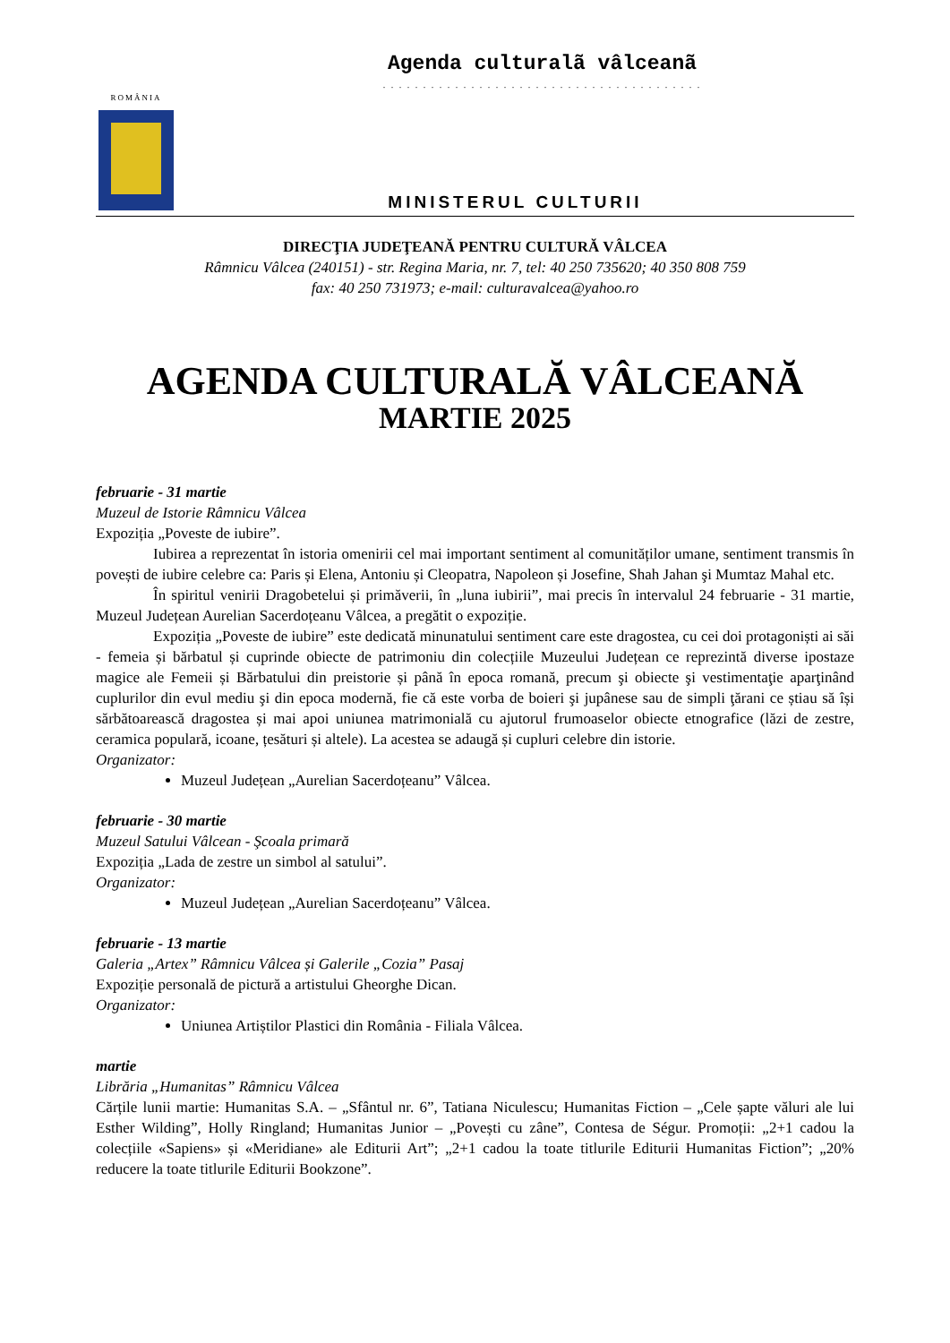ROMÂNIA
Agenda culturalã vâlceanã
. . . . . . . . . . . . . . . . . . . . . . . . . . . . . . . . . . . . . . . .
MINISTERUL CULTURII
DIRECŢIA JUDEŢEANĂ PENTRU CULTURĂ VÂLCEA
Râmnicu Vâlcea (240151) - str. Regina Maria, nr. 7, tel: 40 250 735620; 40 350 808 759
fax: 40 250 731973; e-mail: culturavalcea@yahoo.ro
AGENDA CULTURALĂ VÂLCEANĂ
MARTIE 2025
februarie - 31 martie
Muzeul de Istorie Râmnicu Vâlcea
Expoziția „Poveste de iubire”.
Iubirea a reprezentat în istoria omenirii cel mai important sentiment al comunităților umane, sentiment transmis în povești de iubire celebre ca: Paris și Elena, Antoniu și Cleopatra, Napoleon și Josefine, Shah Jahan şi Mumtaz Mahal etc.
În spiritul venirii Dragobetelui și primăverii, în „luna iubirii”, mai precis în intervalul 24 februarie - 31 martie, Muzeul Județean Aurelian Sacerdoțeanu Vâlcea, a pregătit o expoziție.
Expoziția „Poveste de iubire” este dedicată minunatului sentiment care este dragostea, cu cei doi protagoniști ai săi - femeia și bărbatul și cuprinde obiecte de patrimoniu din colecțiile Muzeului Județean ce reprezintă diverse ipostaze magice ale Femeii și Bărbatului din preistorie și până în epoca romană, precum şi obiecte şi vestimentaţie aparţinând cuplurilor din evul mediu şi din epoca modernă, fie că este vorba de boieri şi jupânese sau de simpli ţărani ce știau să își sărbătoarească dragostea și mai apoi uniunea matrimonială cu ajutorul frumoaselor obiecte etnografice (lăzi de zestre, ceramica populară, icoane, țesături și altele). La acestea se adaugă și cupluri celebre din istorie.
Organizator:
Muzeul Județean „Aurelian Sacerdoțeanu” Vâlcea.
februarie - 30 martie
Muzeul Satului Vâlcean - Şcoala primară
Expoziția „Lada de zestre un simbol al satului”.
Organizator:
Muzeul Județean „Aurelian Sacerdoțeanu” Vâlcea.
februarie - 13 martie
Galeria „Artex” Râmnicu Vâlcea și Galerile „Cozia” Pasaj
Expoziție personală de pictură a artistului Gheorghe Dican.
Organizator:
Uniunea Artiștilor Plastici din România - Filiala Vâlcea.
martie
Librăria „Humanitas” Râmnicu Vâlcea
Cărțile lunii martie: Humanitas S.A. – „Sfântul nr. 6”, Tatiana Niculescu; Humanitas Fiction – „Cele șapte văluri ale lui Esther Wilding”, Holly Ringland; Humanitas Junior – „Povești cu zâne”, Contesa de Ségur. Promoții: „2+1 cadou la colecțiile «Sapiens» și «Meridiane» ale Editurii Art”; „2+1 cadou la toate titlurile Editurii Humanitas Fiction”; „20% reducere la toate titlurile Editurii Bookzone”.